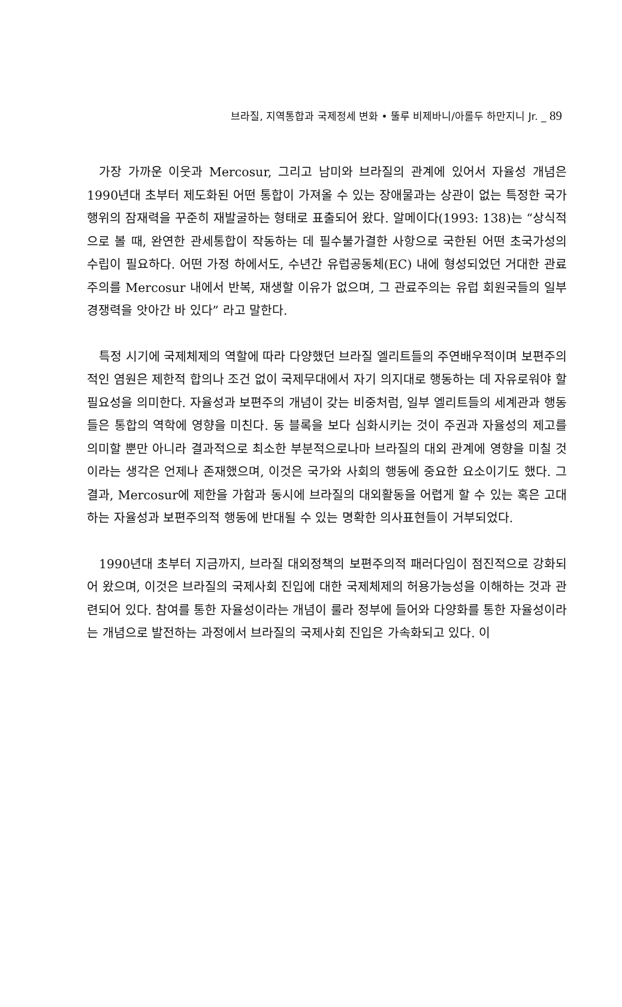브라질, 지역통합과 국제정세 변화 • 뚤루 비제바니/아롤두 하만지니 Jr. _ 89
가장 가까운 이웃과 Mercosur, 그리고 남미와 브라질의 관계에 있어서 자율성 개념은 1990년대 초부터 제도화된 어떤 통합이 가져올 수 있는 장애물과는 상관이 없는 특정한 국가 행위의 잠재력을 꾸준히 재발굴하는 형태로 표출되어 왔다. 알메이다(1993: 138)는 “상식적으로 볼 때, 완연한 관세통합이 작동하는 데 필수불가결한 사항으로 국한된 어떤 초국가성의 수립이 필요하다. 어떤 가정 하에서도, 수년간 유럽공동체(EC) 내에 형성되었던 거대한 관료주의를 Mercosur 내에서 반복, 재생할 이유가 없으며, 그 관료주의는 유럽 회원국들의 일부 경쟁력을 앗아간 바 있다” 라고 말한다.
특정 시기에 국제체제의 역할에 따라 다양했던 브라질 엘리트들의 주연배우적이며 보편주의적인 염원은 제한적 합의나 조건 없이 국제무대에서 자기 의지대로 행동하는 데 자유로워야 할 필요성을 의미한다. 자율성과 보편주의 개념이 갖는 비중처럼, 일부 엘리트들의 세계관과 행동들은 통합의 역학에 영향을 미친다. 동 블록을 보다 심화시키는 것이 주권과 자율성의 제고를 의미할 뿐만 아니라 결과적으로 최소한 부분적으로나마 브라질의 대외 관계에 영향을 미칠 것이라는 생각은 언제나 존재했으며, 이것은 국가와 사회의 행동에 중요한 요소이기도 했다. 그 결과, Mercosur에 제한을 가함과 동시에 브라질의 대외활동을 어렵게 할 수 있는 혹은 고대하는 자율성과 보편주의적 행동에 반대될 수 있는 명확한 의사표현들이 거부되었다.
1990년대 초부터 지금까지, 브라질 대외정책의 보편주의적 패러다임이 점진적으로 강화되어 왔으며, 이것은 브라질의 국제사회 진입에 대한 국제체제의 허용가능성을 이해하는 것과 관련되어 있다. 참여를 통한 자율성이라는 개념이 룰라 정부에 들어와 다양화를 통한 자율성이라는 개념으로 발전하는 과정에서 브라질의 국제사회 진입은 가속화되고 있다. 이